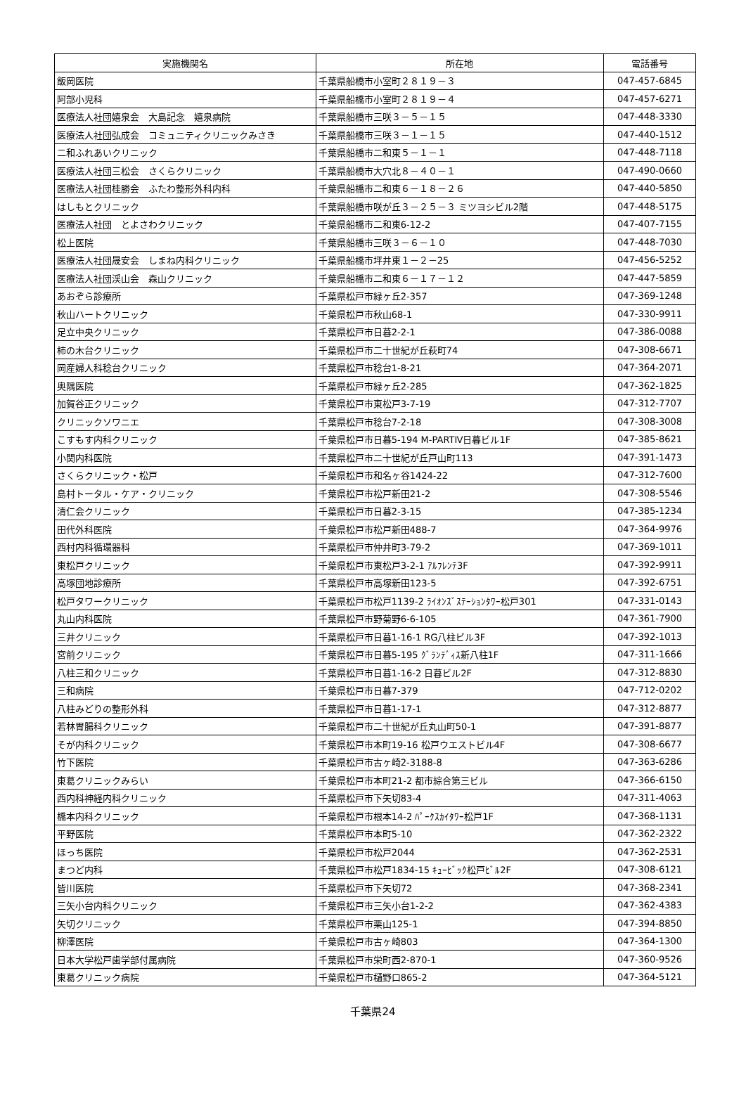| 実施機関名 | 所在地 | 電話番号 |
| --- | --- | --- |
| 飯岡医院 | 千葉県船橋市小室町２８１９－３ | 047-457-6845 |
| 阿部小児科 | 千葉県船橋市小室町２８１９－４ | 047-457-6271 |
| 医療法人社団嬉泉会 大島記念 嬉泉病院 | 千葉県船橋市三咲３－５－１５ | 047-448-3330 |
| 医療法人社団弘成会 コミュニティクリニックみさき | 千葉県船橋市三咲３－１－１５ | 047-440-1512 |
| 二和ふれあいクリニック | 千葉県船橋市二和東５－１－１ | 047-448-7118 |
| 医療法人社団三松会 さくらクリニック | 千葉県船橋市大穴北８－４０－１ | 047-490-0660 |
| 医療法人社団桂勝会 ふたわ整形外科内科 | 千葉県船橋市二和東６－１８－２６ | 047-440-5850 |
| はしもとクリニック | 千葉県船橋市咲が丘３－２５－３ ミツヨシビル2階 | 047-448-5175 |
| 医療法人社団 とよさわクリニック | 千葉県船橋市二和東6-12-2 | 047-407-7155 |
| 松上医院 | 千葉県船橋市三咲３－６－１０ | 047-448-7030 |
| 医療法人社団晟安会 しまね内科クリニック | 千葉県船橋市坪井東１－２－25 | 047-456-5252 |
| 医療法人社団渓山会 森山クリニック | 千葉県船橋市二和東６－１７－１２ | 047-447-5859 |
| あおぞら診療所 | 千葉県松戸市緑ヶ丘2-357 | 047-369-1248 |
| 秋山ハートクリニック | 千葉県松戸市秋山68-1 | 047-330-9911 |
| 足立中央クリニック | 千葉県松戸市日暮2-2-1 | 047-386-0088 |
| 柿の木台クリニック | 千葉県松戸市二十世紀が丘萩町74 | 047-308-6671 |
| 岡産婦人科稔台クリニック | 千葉県松戸市稔台1-8-21 | 047-364-2071 |
| 奥隅医院 | 千葉県松戸市緑ヶ丘2-285 | 047-362-1825 |
| 加賀谷正クリニック | 千葉県松戸市東松戸3-7-19 | 047-312-7707 |
| クリニックソワニエ | 千葉県松戸市稔台7-2-18 | 047-308-3008 |
| こすもす内科クリニック | 千葉県松戸市日暮5-194 M-PARTⅣ日暮ビル1F | 047-385-8621 |
| 小関内科医院 | 千葉県松戸市二十世紀が丘戸山町113 | 047-391-1473 |
| さくらクリニック・松戸 | 千葉県松戸市和名ヶ谷1424-22 | 047-312-7600 |
| 島村トータル・ケア・クリニック | 千葉県松戸市松戸新田21-2 | 047-308-5546 |
| 清仁会クリニック | 千葉県松戸市日暮2-3-15 | 047-385-1234 |
| 田代外科医院 | 千葉県松戸市松戸新田488-7 | 047-364-9976 |
| 西村内科循環器科 | 千葉県松戸市仲井町3-79-2 | 047-369-1011 |
| 東松戸クリニック | 千葉県松戸市東松戸3-2-1 ｱﾙﾌﾚﾝﾃ3F | 047-392-9911 |
| 高塚団地診療所 | 千葉県松戸市高塚新田123-5 | 047-392-6751 |
| 松戸タワークリニック | 千葉県松戸市松戸1139-2 ﾗｲｵﾝｽﾞｽﾃｰｼｮﾝﾀﾜｰ松戸301 | 047-331-0143 |
| 丸山内科医院 | 千葉県松戸市野菊野6-6-105 | 047-361-7900 |
| 三井クリニック | 千葉県松戸市日暮1-16-1 RG八柱ビル3F | 047-392-1013 |
| 宮前クリニック | 千葉県松戸市日暮5-195 ｸﾞﾗﾝﾃﾞｨｽ新八柱1F | 047-311-1666 |
| 八柱三和クリニック | 千葉県松戸市日暮1-16-2 日暮ビル2F | 047-312-8830 |
| 三和病院 | 千葉県松戸市日暮7-379 | 047-712-0202 |
| 八柱みどりの整形外科 | 千葉県松戸市日暮1-17-1 | 047-312-8877 |
| 若林胃腸科クリニック | 千葉県松戸市二十世紀が丘丸山町50-1 | 047-391-8877 |
| そが内科クリニック | 千葉県松戸市本町19-16 松戸ウエストビル4F | 047-308-6677 |
| 竹下医院 | 千葉県松戸市古ヶ崎2-3188-8 | 047-363-6286 |
| 東葛クリニックみらい | 千葉県松戸市本町21-2 都市綜合第三ビル | 047-366-6150 |
| 西内科神経内科クリニック | 千葉県松戸市下矢切83-4 | 047-311-4063 |
| 橋本内科クリニック | 千葉県松戸市根本14-2 ﾊﾟｰｸｽｶｲﾀﾜｰ松戸1F | 047-368-1131 |
| 平野医院 | 千葉県松戸市本町5-10 | 047-362-2322 |
| ほっち医院 | 千葉県松戸市松戸2044 | 047-362-2531 |
| まつど内科 | 千葉県松戸市松戸1834-15 ｷｭｰﾋﾞｯｸ松戸ﾋﾞﾙ2F | 047-308-6121 |
| 皆川医院 | 千葉県松戸市下矢切72 | 047-368-2341 |
| 三矢小台内科クリニック | 千葉県松戸市三矢小台1-2-2 | 047-362-4383 |
| 矢切クリニック | 千葉県松戸市栗山125-1 | 047-394-8850 |
| 柳澤医院 | 千葉県松戸市古ヶ崎803 | 047-364-1300 |
| 日本大学松戸歯学部付属病院 | 千葉県松戸市栄町西2-870-1 | 047-360-9526 |
| 東葛クリニック病院 | 千葉県松戸市樋野口865-2 | 047-364-5121 |
千葉県24